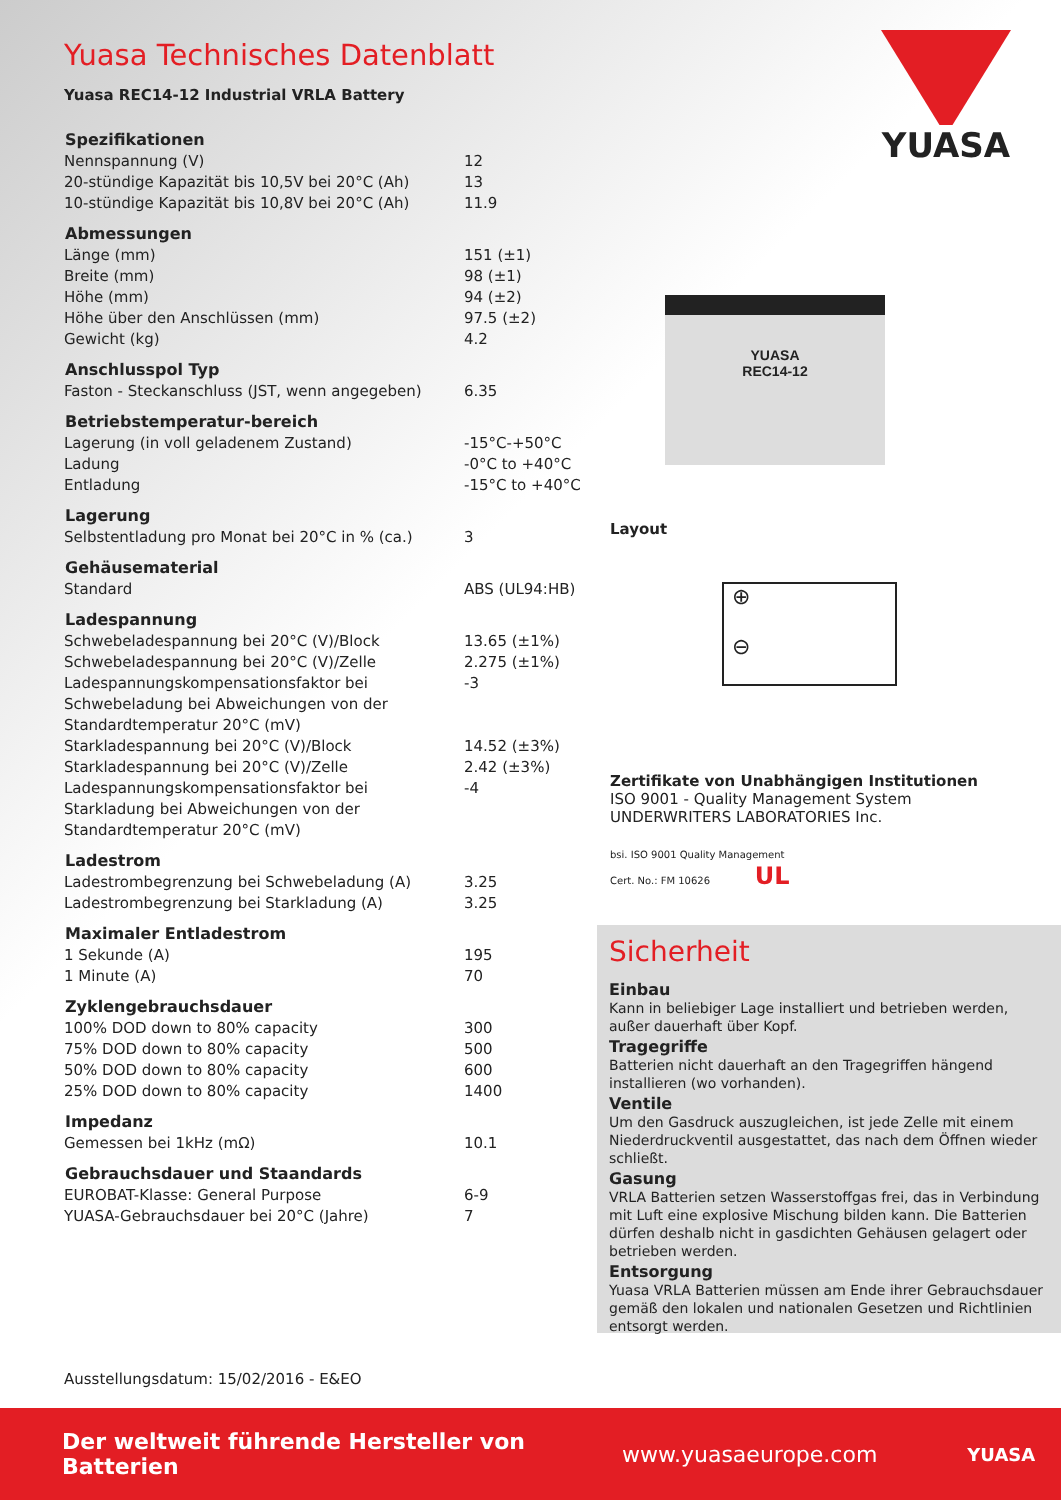Yuasa Technisches Datenblatt
Yuasa REC14-12 Industrial VRLA Battery
| Spezifikationen | |
| --- | --- |
| Nennspannung (V) | 12 |
| 20-stündige Kapazität bis 10,5V bei 20°C (Ah) | 13 |
| 10-stündige Kapazität bis 10,8V bei 20°C (Ah) | 11.9 |
| Abmessungen | |
| Länge (mm) | 151 (±1) |
| Breite (mm) | 98 (±1) |
| Höhe (mm) | 94 (±2) |
| Höhe über den Anschlüssen (mm) | 97.5 (±2) |
| Gewicht (kg) | 4.2 |
| Anschlusspol Typ | |
| Faston - Steckanschluss (JST, wenn angegeben) | 6.35 |
| Betriebstemperatur-bereich | |
| Lagerung (in voll geladenem Zustand) | -15°C-+50°C |
| Ladung | -0°C to +40°C |
| Entladung | -15°C to +40°C |
| Lagerung | |
| Selbstentladung pro Monat bei 20°C in % (ca.) | 3 |
| Gehäusematerial | |
| Standard | ABS (UL94:HB) |
| Ladespannung | |
| Schwebeladespannung bei 20°C (V)/Block | 13.65 (±1%) |
| Schwebeladespannung bei 20°C (V)/Zelle | 2.275 (±1%) |
| Ladespannungskompensationsfaktor bei Schwebeladung bei Abweichungen von der Standardtemperatur 20°C (mV) | -3 |
| Starkladespannung bei 20°C (V)/Block | 14.52 (±3%) |
| Starkladespannung bei 20°C (V)/Zelle | 2.42 (±3%) |
| Ladespannungskompensationsfaktor bei Starkladung bei Abweichungen von der Standardtemperatur 20°C (mV) | -4 |
| Ladestrom | |
| Ladestrombegrenzung bei Schwebeladung (A) | 3.25 |
| Ladestrombegrenzung bei Starkladung (A) | 3.25 |
| Maximaler Entladestrom | |
| 1 Sekunde (A) | 195 |
| 1 Minute (A) | 70 |
| Zyklengebrauchsdauer | |
| 100% DOD down to 80% capacity | 300 |
| 75% DOD down to 80% capacity | 500 |
| 50% DOD down to 80% capacity | 600 |
| 25% DOD down to 80% capacity | 1400 |
| Impedanz | |
| Gemessen bei 1kHz (mΩ) | 10.1 |
| Gebrauchsdauer und Staandards | |
| EUROBAT-Klasse: General Purpose | 6-9 |
| YUASA-Gebrauchsdauer bei 20°C (Jahre) | 7 |
YUASA
YUASA
REC14-12
Layout
⊕
⊖
Zertifikate von Unabhängigen Institutionen
ISO 9001 - Quality Management System
UNDERWRITERS LABORATORIES Inc.
bsi. ISO 9001 Quality Management
Cert. No.: FM 10626 UL
Sicherheit
Einbau
Kann in beliebiger Lage installiert und betrieben werden, außer dauerhaft über Kopf.
Tragegriffe
Batterien nicht dauerhaft an den Tragegriffen hängend installieren (wo vorhanden).
Ventile
Um den Gasdruck auszugleichen, ist jede Zelle mit einem Niederdruckventil ausgestattet, das nach dem Öffnen wieder schließt.
Gasung
VRLA Batterien setzen Wasserstoffgas frei, das in Verbindung mit Luft eine explosive Mischung bilden kann. Die Batterien dürfen deshalb nicht in gasdichten Gehäusen gelagert oder betrieben werden.
Entsorgung
Yuasa VRLA Batterien müssen am Ende ihrer Gebrauchsdauer gemäß den lokalen und nationalen Gesetzen und Richtlinien entsorgt werden.
Ausstellungsdatum: 15/02/2016 - E&EO
Der weltweit führende Hersteller von Batterien www.yuasaeurope.com YUASA